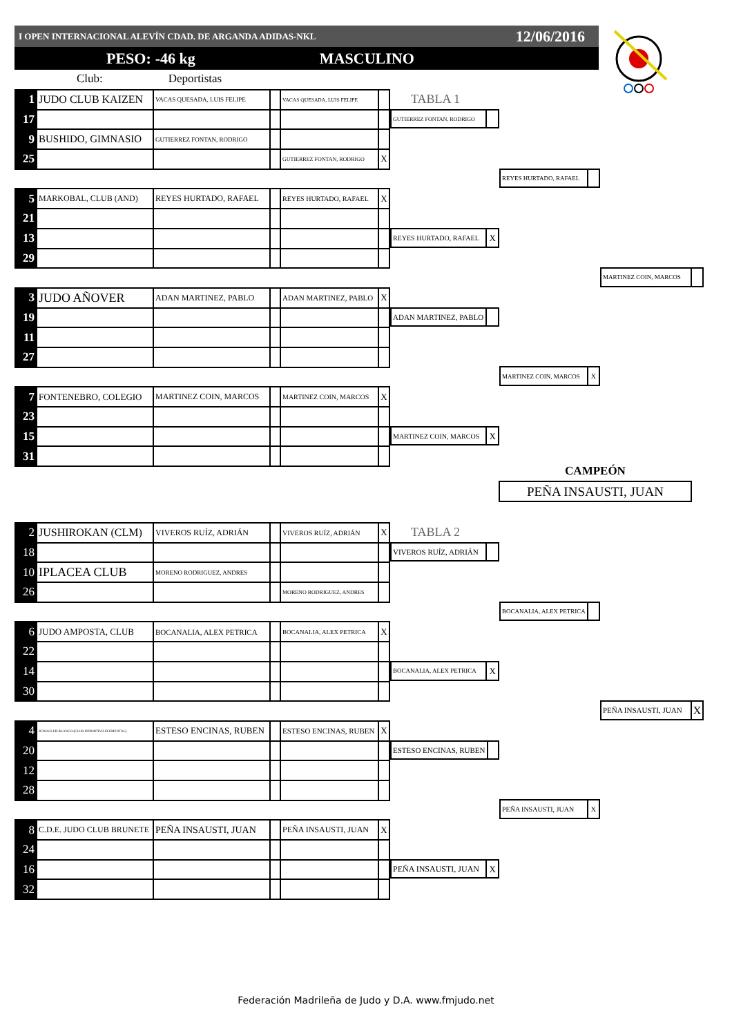I OPEN INTERNACIONAL ALEVÍN CDAD. DE ARGANDA ADIDAS-NKL 12/06/2016
PESO: -46 kg MASCULINO
Club: Deportistas
| 1 | JUDO CLUB KAIZEN | VACAS QUESADA, LUIS FELIPE | | VACAS QUESADA, LUIS FELIPE | |
| 17 | | | | | |
| 9 | BUSHIDO, GIMNASIO | GUTIERREZ FONTAN, RODRIGO | | | |
| 25 | | | | GUTIERREZ FONTAN, RODRIGO | X |
| 5 | MARKOBAL, CLUB (AND) | REYES HURTADO, RAFAEL | | REYES HURTADO, RAFAEL | X |
| 21 | | | | | |
| 13 | | | | | |
| 29 | | | | | |
| 3 | JUDO AÑOVER | ADAN MARTINEZ, PABLO | | ADAN MARTINEZ, PABLO | X |
| 19 | | | | | |
| 11 | | | | | |
| 27 | | | | | |
| 7 | FONTENEBRO, COLEGIO | MARTINEZ COIN, MARCOS | | MARTINEZ COIN, MARCOS | X |
| 23 | | | | | |
| 15 | | | | | |
| 31 | | | | | |
TABLA 1
GUTIERREZ FONTAN, RODRIGO
REYES HURTADO, RAFAEL
X
ADAN MARTINEZ, PABLO
MARTINEZ COIN, MARCOS
X
REYES HURTADO, RAFAEL
MARTINEZ COIN, MARCOS
X
MARTINEZ COIN, MARCOS
CAMPEÓN
PEÑA INSAUSTI, JUAN
| 2 | JUSHIROKAN (CLM) | VIVEROS RUÍZ, ADRIÁN | | VIVEROS RUÍZ, ADRIÁN | X |
| 18 | | | | | |
| 10 | IPLACEA CLUB | MORENO RODRIGUEZ, ANDRES | | | |
| 26 | | | | MORENO RODRIGUEZ, ANDRES | |
| 6 | JUDO AMPOSTA, CLUB | BOCANALIA, ALEX PETRICA | | BOCANALIA, ALEX PETRICA | X |
| 22 | | | | | |
| 14 | | | | | |
| 30 | | | | | |
| 4 | JUDO CLUB BLANCO (CLUB DEPORTIVO ELEMENTAL) | ESTESO ENCINAS, RUBEN | | ESTESO ENCINAS, RUBEN | X |
| 20 | | | | | |
| 12 | | | | | |
| 28 | | | | | |
| 8 | C.D.E. JUDO CLUB BRUNETE | PEÑA INSAUSTI, JUAN | | PEÑA INSAUSTI, JUAN | X |
| 24 | | | | | |
| 16 | | | | | |
| 32 | | | | | |
TABLA 2
VIVEROS RUÍZ, ADRIÁN
BOCANALIA, ALEX PETRICA
X
ESTESO ENCINAS, RUBEN
PEÑA INSAUSTI, JUAN
X
BOCANALIA, ALEX PETRICA
PEÑA INSAUSTI, JUAN
X
PEÑA INSAUSTI, JUAN
X
Federación Madrileña de Judo y D.A. www.fmjudo.net